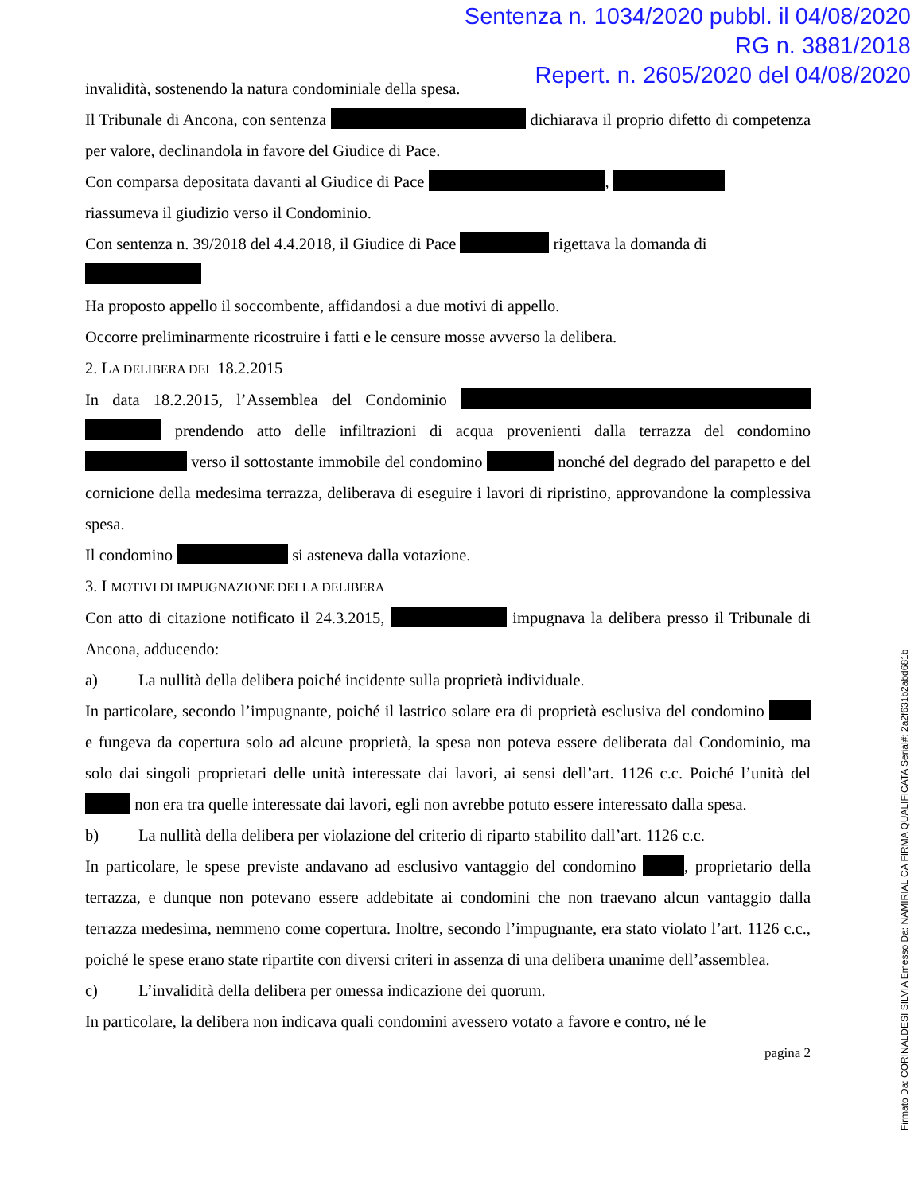Sentenza n. 1034/2020 pubbl. il 04/08/2020
RG n. 3881/2018
Repert. n. 2605/2020 del 04/08/2020
invalidità, sostenendo la natura condominiale della spesa.
Il Tribunale di Ancona, con sentenza dichiarava il proprio difetto di competenza per valore, declinandola in favore del Giudice di Pace.
Con comparsa depositata davanti al Giudice di Pace ,
riassumeva il giudizio verso il Condominio.
Con sentenza n. 39/2018 del 4.4.2018, il Giudice di Pace rigettava la domanda di
Ha proposto appello il soccombente, affidandosi a due motivi di appello.
Occorre preliminarmente ricostruire i fatti e le censure mosse avverso la delibera.
2. LA DELIBERA DEL 18.2.2015
In data 18.2.2015, l’Assemblea del Condominio prendendo atto delle infiltrazioni di acqua provenienti dalla terrazza del condomino verso il sottostante immobile del condomino nonché del degrado del parapetto e del cornicione della medesima terrazza, deliberava di eseguire i lavori di ripristino, approvandone la complessiva spesa.
Il condomino si asteneva dalla votazione.
3. I MOTIVI DI IMPUGNAZIONE DELLA DELIBERA
Con atto di citazione notificato il 24.3.2015, impugnava la delibera presso il Tribunale di Ancona, adducendo:
a) La nullità della delibera poiché incidente sulla proprietà individuale.
In particolare, secondo l’impugnante, poiché il lastrico solare era di proprietà esclusiva del condomino e fungeva da copertura solo ad alcune proprietà, la spesa non poteva essere deliberata dal Condominio, ma solo dai singoli proprietari delle unità interessate dai lavori, ai sensi dell’art. 1126 c.c. Poiché l’unità del non era tra quelle interessate dai lavori, egli non avrebbe potuto essere interessato dalla spesa.
b) La nullità della delibera per violazione del criterio di riparto stabilito dall’art. 1126 c.c.
In particolare, le spese previste andavano ad esclusivo vantaggio del condomino , proprietario della terrazza, e dunque non potevano essere addebitate ai condomini che non traevano alcun vantaggio dalla terrazza medesima, nemmeno come copertura. Inoltre, secondo l’impugnante, era stato violato l’art. 1126 c.c., poiché le spese erano state ripartite con diversi criteri in assenza di una delibera unanime dell’assemblea.
c) L’invalidità della delibera per omessa indicazione dei quorum.
In particolare, la delibera non indicava quali condomini avessero votato a favore e contro, né le
pagina 2
Firmato Da: CORINALDESI SILVIA Emesso Da: NAMIRIAL CA FIRMA QUALIFICATA Serial#: 2a2f631b2abd681b